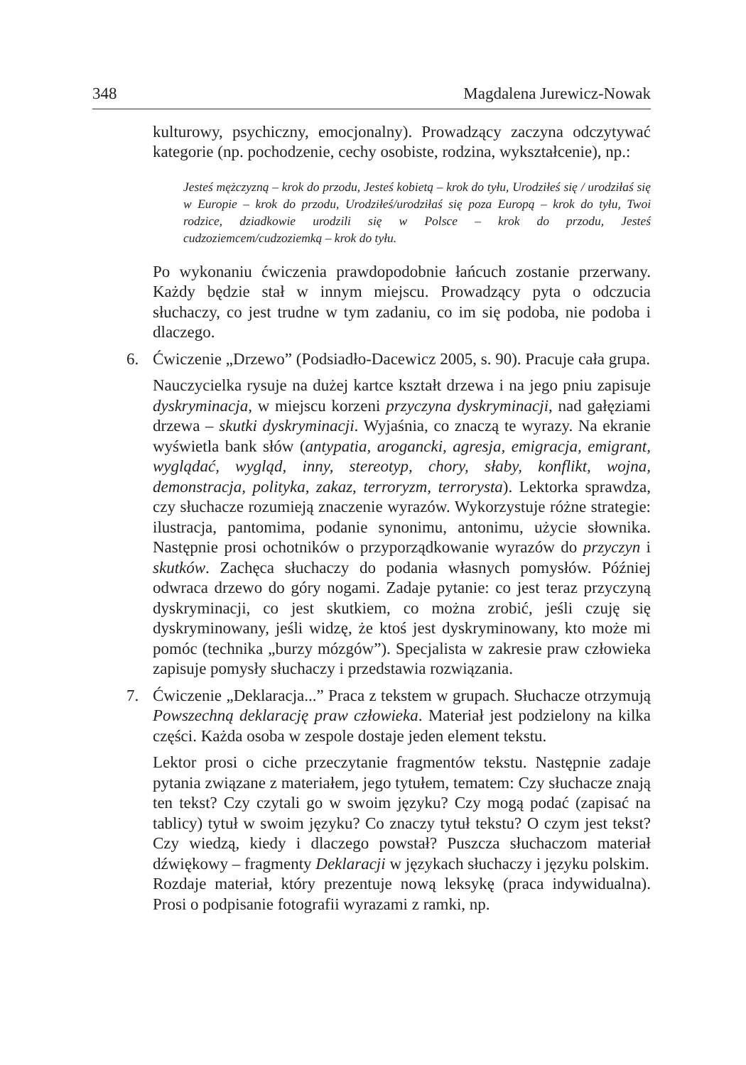348 Magdalena Jurewicz-Nowak
kulturowy, psychiczny, emocjonalny). Prowadzący zaczyna odczytywać kategorie (np. pochodzenie, cechy osobiste, rodzina, wykształcenie), np.:
Jesteś mężczyzną – krok do przodu, Jesteś kobietą – krok do tyłu, Urodziłeś się / urodziłaś się w Europie – krok do przodu, Urodziłeś/urodziłaś się poza Europą – krok do tyłu, Twoi rodzice, dziadkowie urodzili się w Polsce – krok do przodu, Jesteś cudzoziemcem/cudzoziemką – krok do tyłu.
Po wykonaniu ćwiczenia prawdopodobnie łańcuch zostanie przerwany. Każdy będzie stał w innym miejscu. Prowadzący pyta o odczucia słuchaczy, co jest trudne w tym zadaniu, co im się podoba, nie podoba i dlaczego.
6. Ćwiczenie „Drzewo” (Podsiadło-Dacewicz 2005, s. 90). Pracuje cała grupa.
Nauczycielka rysuje na dużej kartce kształt drzewa i na jego pniu zapisuje dyskryminacja, w miejscu korzeni przyczyna dyskryminacji, nad gałęziami drzewa – skutki dyskryminacji. Wyjaśnia, co znaczą te wyrazy. Na ekranie wyświetla bank słów (antypatia, arogancki, agresja, emigracja, emigrant, wyglądać, wygląd, inny, stereotyp, chory, słaby, konflikt, wojna, demonstracja, polityka, zakaz, terroryzm, terrorysta). Lektorka sprawdza, czy słuchacze rozumieją znaczenie wyrazów. Wykorzystuje różne strategie: ilustracja, pantomima, podanie synonimu, antonimu, użycie słownika. Następnie prosi ochotników o przyporządkowanie wyrazów do przyczyn i skutków. Zachęca słuchaczy do podania własnych pomysłów. Później odwraca drzewo do góry nogami. Zadaje pytanie: co jest teraz przyczyną dyskryminacji, co jest skutkiem, co można zrobić, jeśli czuję się dyskryminowany, jeśli widzę, że ktoś jest dyskryminowany, kto może mi pomóc (technika „burzy mózgów”). Specjalista w zakresie praw człowieka zapisuje pomysły słuchaczy i przedstawia rozwiązania.
7. Ćwiczenie „Deklaracja...” Praca z tekstem w grupach. Słuchacze otrzymują Powszechną deklarację praw człowieka. Materiał jest podzielony na kilka części. Każda osoba w zespole dostaje jeden element tekstu.
Lektor prosi o ciche przeczytanie fragmentów tekstu. Następnie zadaje pytania związane z materiałem, jego tytułem, tematem: Czy słuchacze znają ten tekst? Czy czytali go w swoim języku? Czy mogą podać (zapisać na tablicy) tytuł w swoim języku? Co znaczy tytuł tekstu? O czym jest tekst? Czy wiedzą, kiedy i dlaczego powstał? Puszcza słuchaczom materiał dźwiękowy – fragmenty Deklaracji w językach słuchaczy i języku polskim.
Rozdaje materiał, który prezentuje nową leksykę (praca indywidualna). Prosi o podpisanie fotografii wyrazami z ramki, np.